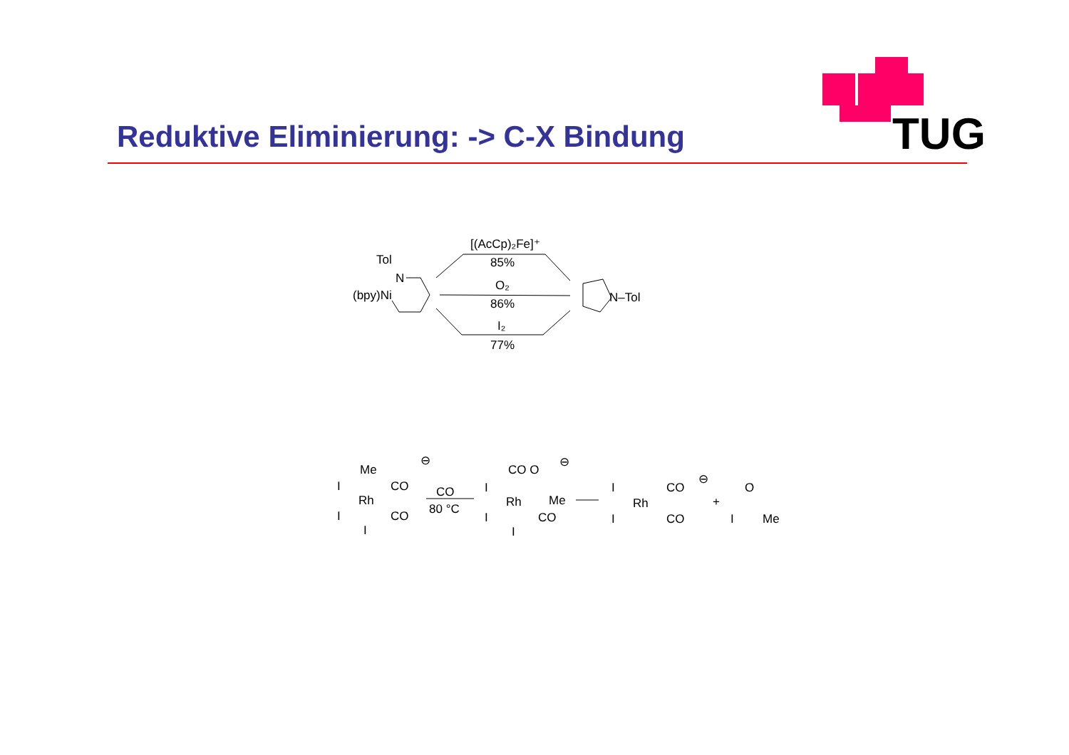Reduktive Eliminierung: -> C-X Bindung
TUG
[(AcCp)₂Fe]⁺
85%
O₂
86%
I₂
77%
Tol
N
(bpy)Ni
N–Tol
Me
CO
Rh
CO
I
I
I
⊖
CO
80 °C
CO O
Me
Rh
CO
I
I
I
⊖
CO
Rh
CO
I
I
⊖
+
O
I
Me